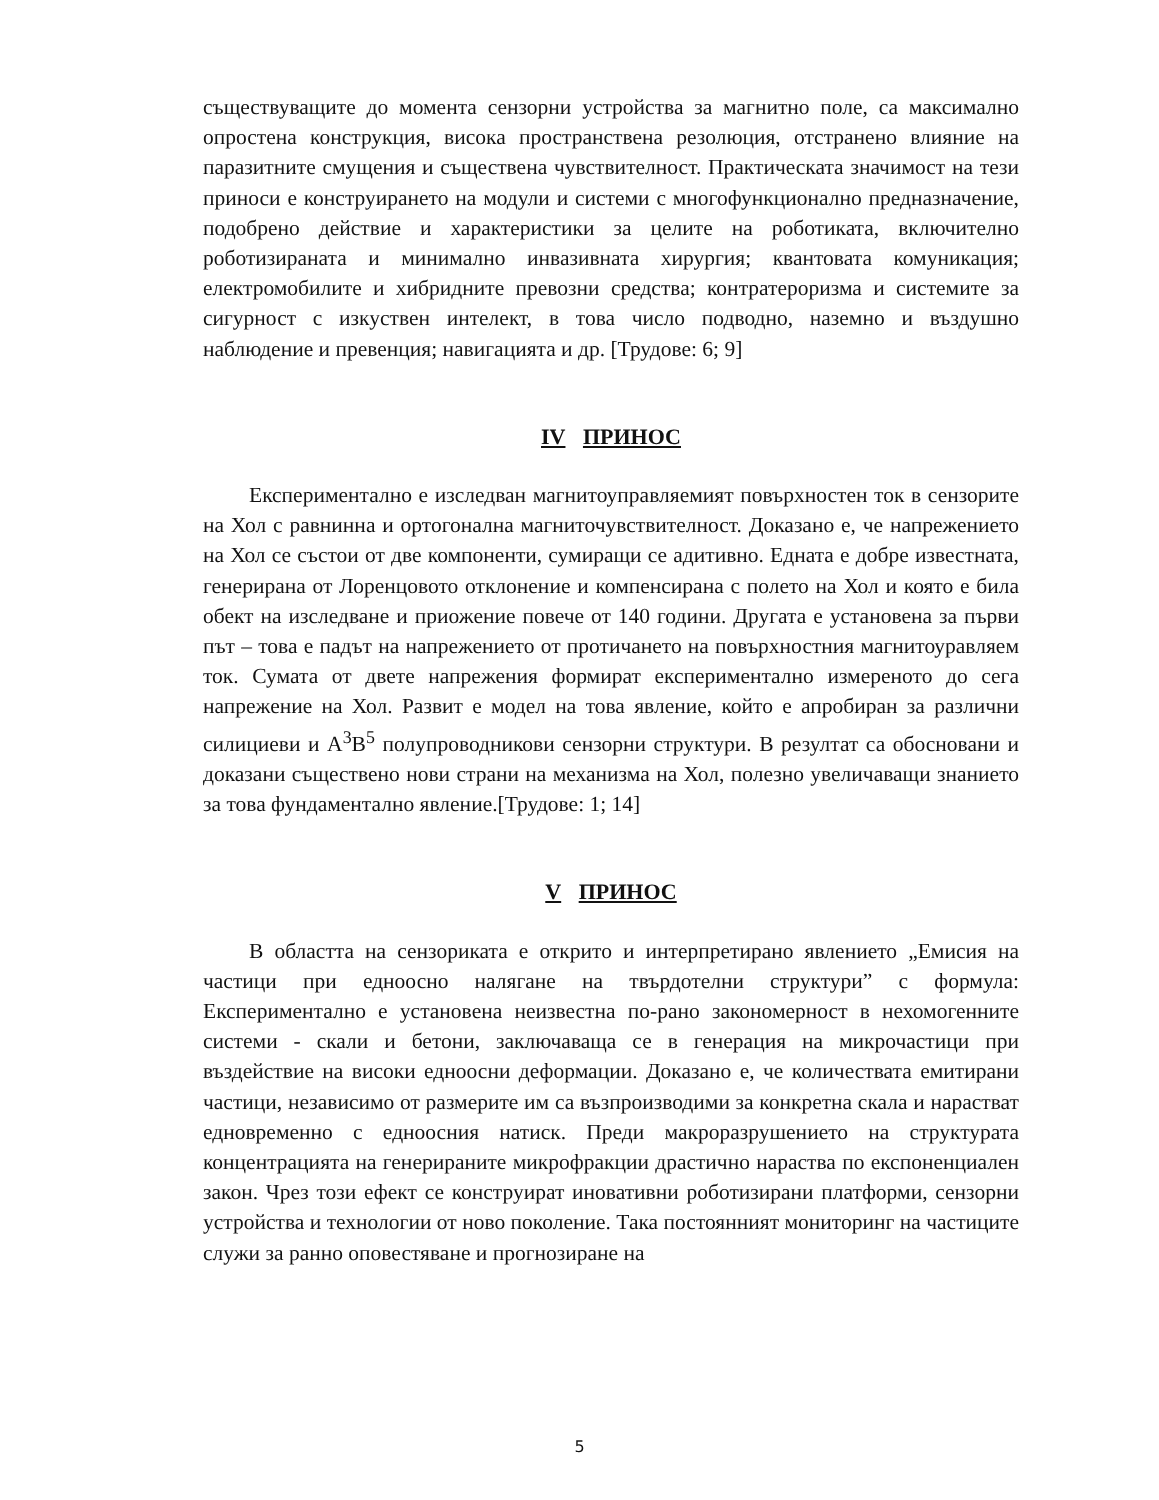съществуващите до момента сензорни устройства за магнитно поле, са максимално опростена конструкция, висока пространствена резолюция, отстранено влияние на паразитните смущения и съществена чувствителност. Практическата значимост на тези приноси е конструирането на модули и системи с многофункционално предназначение, подобрено действие и характеристики за целите на роботиката, включително роботизираната и минимално инвазивната хирургия; квантовата комуникация; електромобилите и хибридните превозни средства; контратероризма и системите за сигурност с изкуствен интелект, в това число подводно, наземно и въздушно наблюдение и превенция; навигацията и др. [Трудове: 6; 9]
IV ПРИНОС
Експериментално е изследван магнитоуправляемият повърхностен ток в сензорите на Хол с равнинна и ортогонална магниточувствителност. Доказано е, че напрежението на Хол се състои от две компоненти, сумиращи се адитивно. Едната е добре известната, генерирана от Лоренцовото отклонение и компенсирана с полето на Хол и която е била обект на изследване и приожение повече от 140 години. Другата е установена за първи път – това е падът на напрежението от протичането на повърхностния магнитоуравляем ток. Сумата от двете напрежения формират експериментално измереното до сега напрежение на Хол. Развит е модел на това явление, който е апробиран за различни силициеви и A<sup>3</sup>B<sup>5</sup> полупроводникови сензорни структури. В резултат са обосновани и доказани съществено нови страни на механизма на Хол, полезно увеличаващи знанието за това фундаментално явление.[Трудове: 1; 14]
V ПРИНОС
В областта на сензориката е открито и интерпретирано явлението „Емисия на частици при едноосно налягане на твърдотелни структури” с формула: Експериментално е установена неизвестна по-рано закономерност в нехомогенните системи - скали и бетони, заключаваща се в генерация на микрочастици при въздействие на високи едноосни деформации. Доказано е, че количествата емитирани частици, независимо от размерите им са възпроизводими за конкретна скала и нарастват едновременно с едноосния натиск. Преди макроразрушението на структурата концентрацията на генерираните микрофракции драстично нараства по експоненциален закон. Чрез този ефект се конструират иновативни роботизирани платформи, сензорни устройства и технологии от ново поколение. Така постоянният мониторинг на частиците служи за ранно оповестяване и прогнозиране на
5